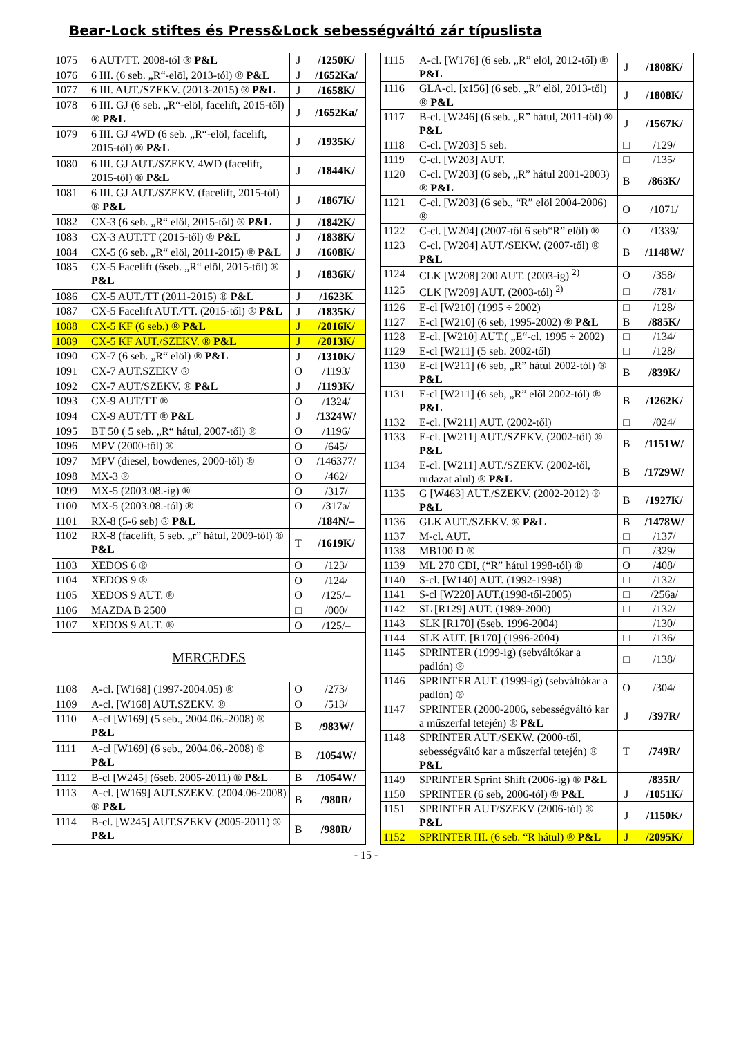Bear-Lock stiftes és Press&Lock sebességváltó zár típuslista
| 1075 | 6 AUT/TT. 2008-tól ® P&L | J | /1250K/ |
| 1076 | 6 III. (6 seb. „R“-elöl, 2013-tól) ® P&L | J | /1652Ka/ |
| 1077 | 6 III. AUT./SZEKV. (2013-2015) ® P&L | J | /1658K/ |
| 1078 | 6 III. GJ (6 seb. „R“-elöl, facelift, 2015-től) ® P&L | J | /1652Ka/ |
| 1079 | 6 III. GJ 4WD (6 seb. „R“-elöl, facelift, 2015-től) ® P&L | J | /1935K/ |
| 1080 | 6 III. GJ AUT./SZEKV. 4WD (facelift, 2015-től) ® P&L | J | /1844K/ |
| 1081 | 6 III. GJ AUT./SZEKV. (facelift, 2015-től) ® P&L | J | /1867K/ |
| 1082 | CX-3 (6 seb. „R“ elöl, 2015-től) ® P&L | J | /1842K/ |
| 1083 | CX-3 AUT.TT (2015-től) ® P&L | J | /1838K/ |
| 1084 | CX-5 (6 seb. „R“ elöl, 2011-2015) ® P&L | J | /1608K/ |
| 1085 | CX-5 Facelift (6seb. „R“ elöl, 2015-től) ® P&L | J | /1836K/ |
| 1086 | CX-5 AUT./TT (2011-2015) ® P&L | J | /1623K |
| 1087 | CX-5 Facelift AUT./TT. (2015-től) ® P&L | J | /1835K/ |
| 1088 | CX-5 KF (6 seb.) ® P&L | J | /2016K/ |
| 1089 | CX-5 KF AUT./SZEKV. ® P&L | J | /2013K/ |
| 1090 | CX-7 (6 seb. „R“ elöl) ® P&L | J | /1310K/ |
| 1091 | CX-7 AUT.SZEKV ® | O | /1193/ |
| 1092 | CX-7 AUT/SZEKV. ® P&L | J | /1193K/ |
| 1093 | CX-9 AUT/TT ® | O | /1324/ |
| 1094 | CX-9 AUT/TT ® P&L | J | /1324W/ |
| 1095 | BT 50 ( 5 seb. „R“ hátul, 2007-től) ® | O | /1196/ |
| 1096 | MPV (2000-től) ® | O | /645/ |
| 1097 | MPV (diesel, bowdenes, 2000-től) ® | O | /146377/ |
| 1098 | MX-3 ® | O | /462/ |
| 1099 | MX-5 (2003.08.-ig) ® | O | /317/ |
| 1100 | MX-5 (2003.08.-tól) ® | O | /317a/ |
| 1101 | RX-8 (5-6 seb) ® P&L | | /184N/– |
| 1102 | RX-8 (facelift, 5 seb. „r” hátul, 2009-től) ® P&L | T | /1619K/ |
| 1103 | XEDOS 6 ® | O | /123/ |
| 1104 | XEDOS 9 ® | O | /124/ |
| 1105 | XEDOS 9 AUT. ® | O | /125/– |
| 1106 | MAZDA B 2500 | □ | /000/ |
| 1107 | XEDOS 9 AUT. ® | O | /125/– |
| MERCEDES | | | |
| 1108 | A-cl. [W168] (1997-2004.05) ® | O | /273/ |
| 1109 | A-cl. [W168] AUT.SZEKV. ® | O | /513/ |
| 1110 | A-cl [W169] (5 seb., 2004.06.-2008) ® P&L | B | /983W/ |
| 1111 | A-cl [W169] (6 seb., 2004.06.-2008) ® P&L | B | /1054W/ |
| 1112 | B-cl [W245] (6seb. 2005-2011) ® P&L | B | /1054W/ |
| 1113 | A-cl. [W169] AUT.SZEKV. (2004.06-2008) ® P&L | B | /980R/ |
| 1114 | B-cl. [W245] AUT.SZEKV (2005-2011) ® P&L | B | /980R/ |
| 1115 | A-cl. [W176] (6 seb. „R” elöl, 2012-től) ® P&L | J | /1808K/ |
| 1116 | GLA-cl. [x156] (6 seb. „R” elöl, 2013-től) ® P&L | J | /1808K/ |
| 1117 | B-cl. [W246] (6 seb. „R” hátul, 2011-től) ® P&L | J | /1567K/ |
| 1118 | C-cl. [W203] 5 seb. | □ | /129/ |
| 1119 | C-cl. [W203] AUT. | □ | /135/ |
| 1120 | C-cl. [W203] (6 seb, „R” hátul 2001-2003) ® P&L | B | /863K/ |
| 1121 | C-cl. [W203] (6 seb., “R” elöl 2004-2006) ® | O | /1071/ |
| 1122 | C-cl. [W204] (2007-től 6 seb“R” elöl) ® | O | /1339/ |
| 1123 | C-cl. [W204] AUT./SEKW. (2007-től) ® P&L | B | /1148W/ |
| 1124 | CLK [W208] 200 AUT. (2003-ig) <sup>2)</sup> | O | /358/ |
| 1125 | CLK [W209] AUT. (2003-tól) <sup>2)</sup> | □ | /781/ |
| 1126 | E-cl [W210] (1995 ÷ 2002) | □ | /128/ |
| 1127 | E-cl [W210] (6 seb, 1995-2002) ® P&L | B | /885K/ |
| 1128 | E-cl. [W210] AUT.( „E“-cl. 1995 ÷ 2002) | □ | /134/ |
| 1129 | E-cl [W211] (5 seb. 2002-től) | □ | /128/ |
| 1130 | E-cl [W211] (6 seb, „R” hátul 2002-tól) ® P&L | B | /839K/ |
| 1131 | E-cl [W211] (6 seb, „R” elől 2002-tól) ® P&L | B | /1262K/ |
| 1132 | E-cl. [W211] AUT. (2002-től) | □ | /024/ |
| 1133 | E-cl. [W211] AUT./SZEKV. (2002-től) ® P&L | B | /1151W/ |
| 1134 | E-cl. [W211] AUT./SZEKV. (2002-től, rudazat alul) ® P&L | B | /1729W/ |
| 1135 | G [W463] AUT./SZEKV. (2002-2012) ® P&L | B | /1927K/ |
| 1136 | GLK AUT./SZEKV. ® P&L | B | /1478W/ |
| 1137 | M-cl. AUT. | □ | /137/ |
| 1138 | MB100 D ® | □ | /329/ |
| 1139 | ML 270 CDI, (“R” hátul 1998-tól) ® | O | /408/ |
| 1140 | S-cl. [W140] AUT. (1992-1998) | □ | /132/ |
| 1141 | S-cl [W220] AUT.(1998-től-2005) | □ | /256a/ |
| 1142 | SL [R129] AUT. (1989-2000) | □ | /132/ |
| 1143 | SLK [R170] (5seb. 1996-2004) | | /130/ |
| 1144 | SLK AUT. [R170] (1996-2004) | □ | /136/ |
| 1145 | SPRINTER (1999-ig) (sebváltókar a padlón) ® | □ | /138/ |
| 1146 | SPRINTER AUT. (1999-ig) (sebváltókar a padlón) ® | O | /304/ |
| 1147 | SPRINTER (2000-2006, sebességváltó kar a műszerfal tetején) ® P&L | J | /397R/ |
| 1148 | SPRINTER AUT./SEKW. (2000-től, sebességváltó kar a műszerfal tetején) ® P&L | T | /749R/ |
| 1149 | SPRINTER Sprint Shift (2006-ig) ® P&L | | /835R/ |
| 1150 | SPRINTER (6 seb, 2006-tól) ® P&L | J | /1051K/ |
| 1151 | SPRINTER AUT/SZEKV (2006-tól) ® P&L | J | /1150K/ |
| 1152 | SPRINTER III. (6 seb. “R hátul) ® P&L | J | /2095K/ |
- 15 -